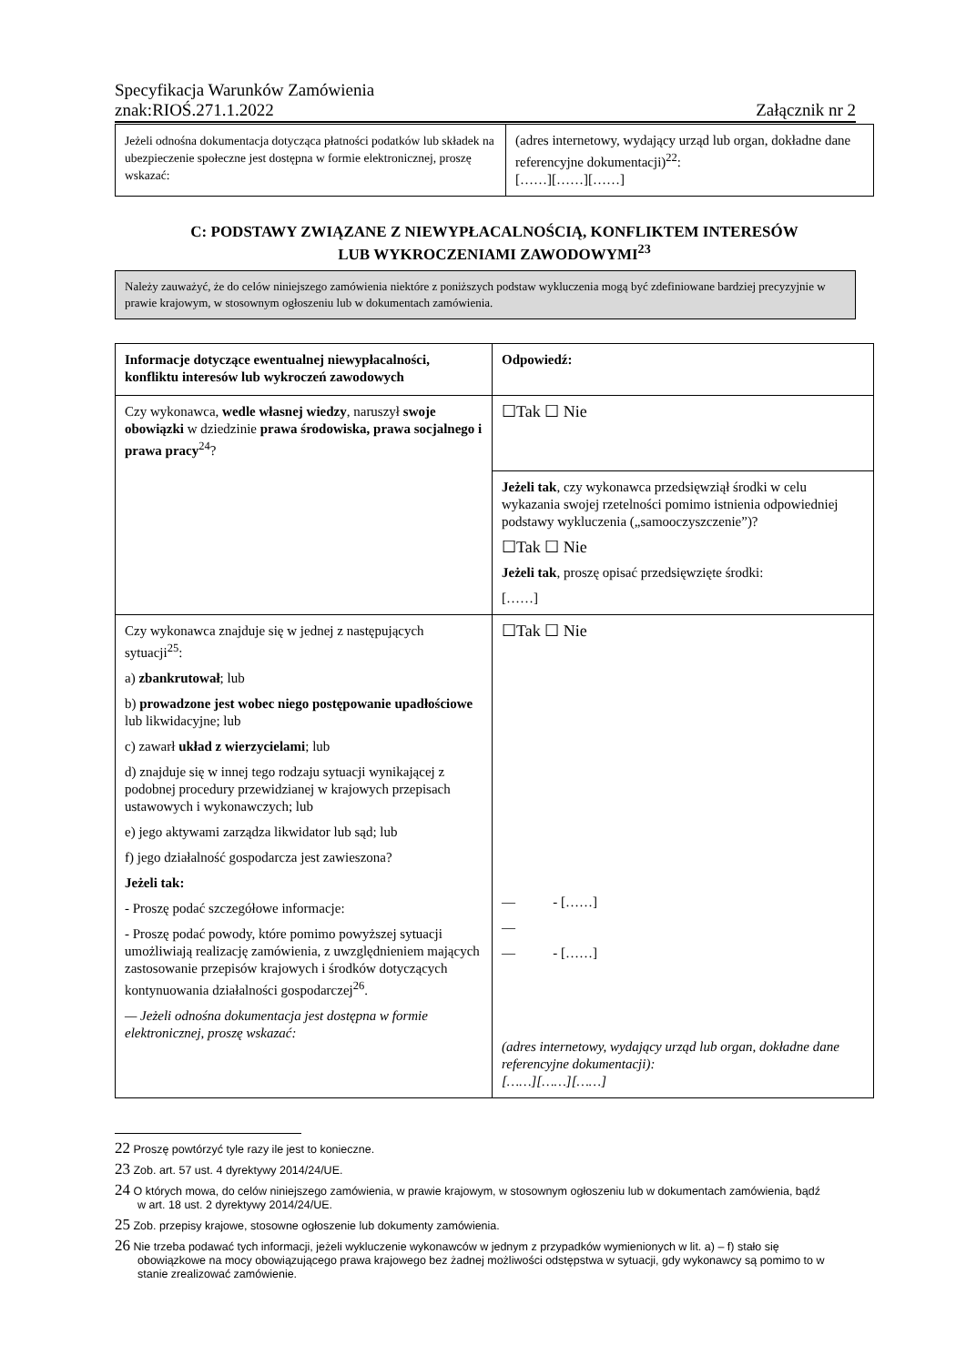Specyfikacja Warunków Zamówienia
znak:RIOŚ.271.1.2022 Załącznik nr 2
| Jeżeli odnośna dokumentacja dotycząca płatności podatków lub składek na ubezpieczenie społeczne jest dostępna w formie elektronicznej, proszę wskazać: | (adres internetowy, wydający urząd lub organ, dokładne dane referencyjne dokumentacji)<sup>22</sup>: [……][……][……] |
C: PODSTAWY ZWIĄZANE Z NIEWYPŁACALNOŚCIĄ, KONFLIKTEM INTERESÓW
LUB WYKROCZENIAMI ZAWODOWYMI<sup>23</sup>
Należy zauważyć, że do celów niniejszego zamówienia niektóre z poniższych podstaw wykluczenia mogą być zdefiniowane bardziej precyzyjnie w prawie krajowym, w stosownym ogłoszeniu lub w dokumentach zamówienia.
| Informacje dotyczące ewentualnej niewypłacalności, konfliktu interesów lub wykroczeń zawodowych | Odpowiedź: |
| Czy wykonawca, wedle własnej wiedzy , naruszył swoje obowiązki w dziedzinie prawa środowiska, prawa socjalnego i prawa pracy<sup>24</sup>? | ☐Tak ☐ Nie |
| | Jeżeli tak , czy wykonawca przedsięwziął środki w celu wykazania swojej rzetelności pomimo istnienia odpowiedniej podstawy wykluczenia („samooczyszczenie”)? ☐Tak ☐ Nie Jeżeli tak , proszę opisać przedsięwzięte środki: [……] |
| Czy wykonawca znajduje się w jednej z następujących sytuacji<sup>25</sup>: a) zbankrutował ; lub b) prowadzone jest wobec niego postępowanie upadłościowe lub likwidacyjne; lub c) zawarł układ z wierzycielami ; lub d) znajduje się w innej tego rodzaju sytuacji wynikającej z podobnej procedury przewidzianej w krajowych przepisach ustawowych i wykonawczych; lub e) jego aktywami zarządza likwidator lub sąd; lub f) jego działalność gospodarcza jest zawieszona? Jeżeli tak: - Proszę podać szczegółowe informacje: - Proszę podać powody, które pomimo powyższej sytuacji umożliwiają realizację zamówienia, z uwzględnieniem mających zastosowanie przepisów krajowych i środków dotyczących kontynuowania działalności gospodarczej<sup>26</sup>. — Jeżeli odnośna dokumentacja jest dostępna w formie elektronicznej, proszę wskazać: | ☐Tak ☐ Nie — - [……] — — - [……] (adres internetowy, wydający urząd lub organ, dokładne dane referencyjne dokumentacji): [……][……][……] |
22 Proszę powtórzyć tyle razy ile jest to konieczne.
23 Zob. art. 57 ust. 4 dyrektywy 2014/24/UE.
24 O których mowa, do celów niniejszego zamówienia, w prawie krajowym, w stosownym ogłoszeniu lub w dokumentach zamówienia, bądź w art. 18 ust. 2 dyrektywy 2014/24/UE.
25 Zob. przepisy krajowe, stosowne ogłoszenie lub dokumenty zamówienia.
26 Nie trzeba podawać tych informacji, jeżeli wykluczenie wykonawców w jednym z przypadków wymienionych w lit. a) – f) stało się obowiązkowe na mocy obowiązującego prawa krajowego bez żadnej możliwości odstępstwa w sytuacji, gdy wykonawcy są pomimo to w stanie zrealizować zamówienie.